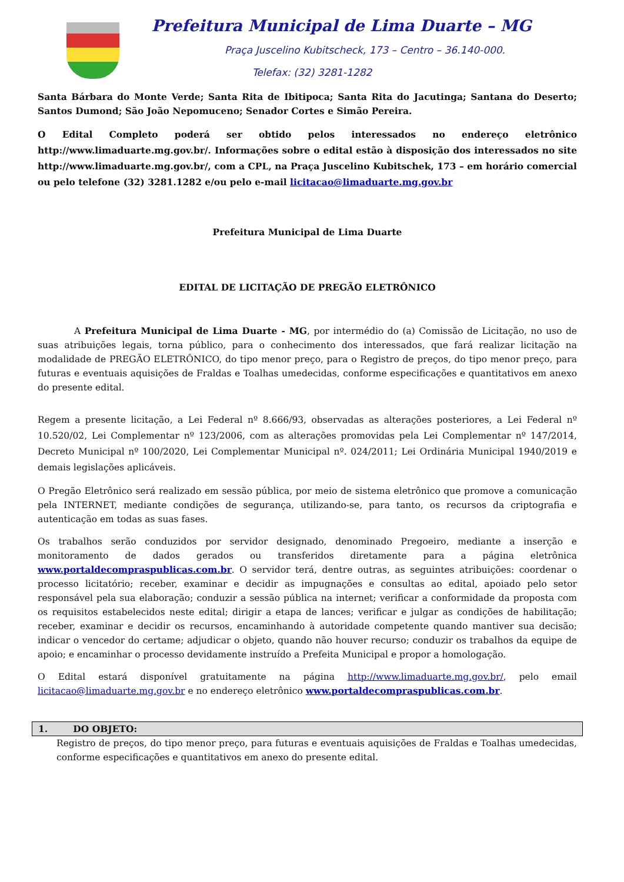Prefeitura Municipal de Lima Duarte – MG
Praça Juscelino Kubitscheck, 173 – Centro – 36.140-000.
Telefax: (32) 3281-1282
Santa Bárbara do Monte Verde; Santa Rita de Ibitipoca; Santa Rita do Jacutinga; Santana do Deserto; Santos Dumond; São João Nepomuceno; Senador Cortes e Simão Pereira.
O Edital Completo poderá ser obtido pelos interessados no endereço eletrônico http://www.limaduarte.mg.gov.br/. Informações sobre o edital estão à disposição dos interessados no site http://www.limaduarte.mg.gov.br/, com a CPL, na Praça Juscelino Kubitschek, 173 – em horário comercial ou pelo telefone (32) 3281.1282 e/ou pelo e-mail licitacao@limaduarte.mg.gov.br
Prefeitura Municipal de Lima Duarte
EDITAL DE LICITAÇÃO DE PREGÃO ELETRÔNICO
A Prefeitura Municipal de Lima Duarte - MG, por intermédio do (a) Comissão de Licitação, no uso de suas atribuições legais, torna público, para o conhecimento dos interessados, que fará realizar licitação na modalidade de PREGÃO ELETRÔNICO, do tipo menor preço, para o Registro de preços, do tipo menor preço, para futuras e eventuais aquisições de Fraldas e Toalhas umedecidas, conforme especificações e quantitativos em anexo do presente edital.
Regem a presente licitação, a Lei Federal nº 8.666/93, observadas as alterações posteriores, a Lei Federal nº 10.520/02, Lei Complementar nº 123/2006, com as alterações promovidas pela Lei Complementar nº 147/2014, Decreto Municipal nº 100/2020, Lei Complementar Municipal nº. 024/2011; Lei Ordinária Municipal 1940/2019 e demais legislações aplicáveis.
O Pregão Eletrônico será realizado em sessão pública, por meio de sistema eletrônico que promove a comunicação pela INTERNET, mediante condições de segurança, utilizando-se, para tanto, os recursos da criptografia e autenticação em todas as suas fases.
Os trabalhos serão conduzidos por servidor designado, denominado Pregoeiro, mediante a inserção e monitoramento de dados gerados ou transferidos diretamente para a página eletrônica www.portaldecompraspublicas.com.br. O servidor terá, dentre outras, as seguintes atribuições: coordenar o processo licitatório; receber, examinar e decidir as impugnações e consultas ao edital, apoiado pelo setor responsável pela sua elaboração; conduzir a sessão pública na internet; verificar a conformidade da proposta com os requisitos estabelecidos neste edital; dirigir a etapa de lances; verificar e julgar as condições de habilitação; receber, examinar e decidir os recursos, encaminhando à autoridade competente quando mantiver sua decisão; indicar o vencedor do certame; adjudicar o objeto, quando não houver recurso; conduzir os trabalhos da equipe de apoio; e encaminhar o processo devidamente instruído a Prefeita Municipal e propor a homologação.
O Edital estará disponível gratuitamente na página http://www.limaduarte.mg.gov.br/, pelo email licitacao@limaduarte.mg.gov.br e no endereço eletrônico www.portaldecompraspublicas.com.br.
1. DO OBJETO:
Registro de preços, do tipo menor preço, para futuras e eventuais aquisições de Fraldas e Toalhas umedecidas, conforme especificações e quantitativos em anexo do presente edital.